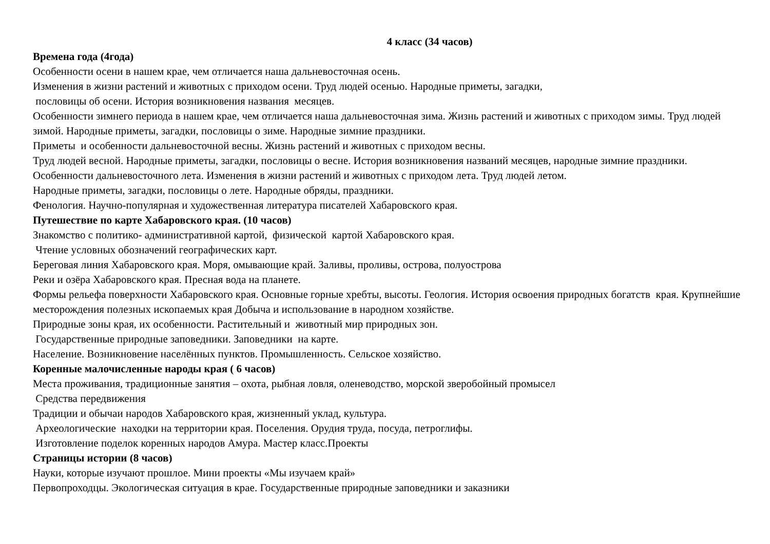4 класс (34 часов)
Времена года (4года)
Особенности осени в нашем крае, чем отличается наша дальневосточная осень.
Изменения в жизни растений и животных с приходом осени. Труд людей осенью. Народные приметы, загадки,
пословицы об осени. История возникновения названия месяцев.
Особенности зимнего периода в нашем крае, чем отличается наша дальневосточная зима. Жизнь растений и животных с приходом зимы. Труд людей зимой. Народные приметы, загадки, пословицы о зиме. Народные зимние праздники.
Приметы и особенности дальневосточной весны. Жизнь растений и животных с приходом весны.
Труд людей весной. Народные приметы, загадки, пословицы о весне. История возникновения названий месяцев, народные зимние праздники.
Особенности дальневосточного лета. Изменения в жизни растений и животных с приходом лета. Труд людей летом.
Народные приметы, загадки, пословицы о лете. Народные обряды, праздники.
Фенология. Научно-популярная и художественная литература писателей Хабаровского края.
Путешествие по карте Хабаровского края. (10 часов)
Знакомство с политико- административной картой, физической картой Хабаровского края.
Чтение условных обозначений географических карт.
Береговая линия Хабаровского края. Моря, омывающие край. Заливы, проливы, острова, полуострова
Реки и озёра Хабаровского края. Пресная вода на планете.
Формы рельефа поверхности Хабаровского края. Основные горные хребты, высоты. Геология. История освоения природных богатств края. Крупнейшие месторождения полезных ископаемых края Добыча и использование в народном хозяйстве.
Природные зоны края, их особенности. Растительный и животный мир природных зон.
Государственные природные заповедники. Заповедники на карте.
Население. Возникновение населённых пунктов. Промышленность. Сельское хозяйство.
Коренные малочисленные народы края ( 6 часов)
Места проживания, традиционные занятия – охота, рыбная ловля, оленеводство, морской зверобойный промысел
Средства передвижения
Традиции и обычаи народов Хабаровского края, жизненный уклад, культура.
Археологические находки на территории края. Поселения. Орудия труда, посуда, петроглифы.
Изготовление поделок коренных народов Амура. Мастер класс.Проекты
Страницы истории (8 часов)
Науки, которые изучают прошлое. Мини проекты «Мы изучаем край»
Первопроходцы. Экологическая ситуация в крае. Государственные природные заповедники и заказники